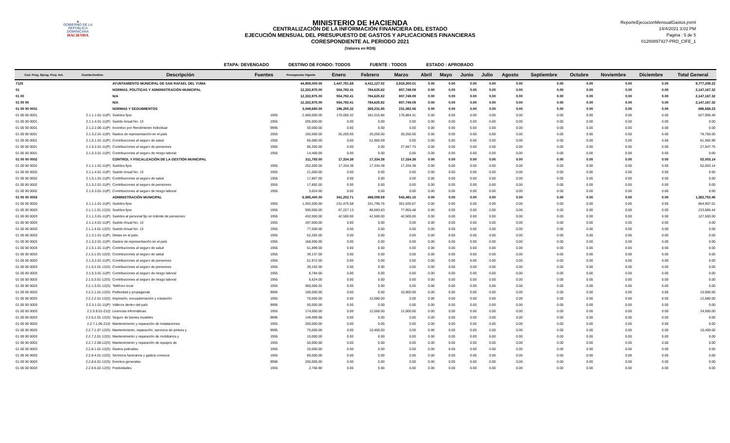▲
GOBIERNO DE LA
REPÚBLICA
DOMINICANA
HACIENDA
MINISTERIO DE HACIENDA
CENTRALIZACIÓN DE LA INFORMACIÓN FINANCIERA DEL ESTADO
EJECUCIÓN MENSUAL DEL PRESUPUESTO DE GASTOS Y APLICACIONES FINANCIERAS
CORESPONDIENTE AL PERIODO 2021
(Valores en RD$)
ReporteEjecucionMensualGastos.jrxml
14/4/2021 3:02 PM
Pagina : 5 de 5
01200897427-PRD_CIFE_1
ETAPA: DEVENGADO DESTINO DE FONDO: TODOS FUENTE : TODOS ESTADO : APROBADO
| Cod. Prog. Sprog. Proy. Act. | Cuenta-Destino | Descripción | Fuentes | Presupuesto Vigente | Enero | Febrero | Marzo | Abril | Mayo | Junio | Julio | Agosto | Septiembre | Octubre | Noviembre | Diciembre | Total General |
| --- | --- | --- | --- | --- | --- | --- | --- | --- | --- | --- | --- | --- | --- | --- | --- | --- | --- |
| 7125 | | AYUNTAMIENTO MUNICIPAL DE SAN RAFAEL DEL YUMA | | 44,859,000.00 | 1,447,781.69 | 4,411,127.52 | 3,918,300.01 | 0.00 | 0.00 | 0.00 | 0.00 | 0.00 | 0.00 | 0.00 | 0.00 | 0.00 | 9,777,209.22 |
| 01 | | NORMAS, POLÍTICAS Y ADMINISTRACIÓN MUNICIPAL | | 12,332,975.00 | 554,792.41 | 784,625.82 | 807,749.09 | 0.00 | 0.00 | 0.00 | 0.00 | 0.00 | 0.00 | 0.00 | 0.00 | 0.00 | 2,147,167.32 |
| 01 00 | | N/A | | 12,332,975.00 | 554,792.41 | 784,625.82 | 807,749.09 | 0.00 | 0.00 | 0.00 | 0.00 | 0.00 | 0.00 | 0.00 | 0.00 | 0.00 | 2,147,167.32 |
| 01 00 00 | | N/A | | 12,332,975.00 | 554,792.41 | 784,625.82 | 807,749.09 | 0.00 | 0.00 | 0.00 | 0.00 | 0.00 | 0.00 | 0.00 | 0.00 | 0.00 | 2,147,167.32 |
| 01 00 00 0001 | | NORMAS Y SEGUIMIENTOS | | 3,049,680.00 | 196,255.32 | 269,231.85 | 231,082.06 | 0.00 | 0.00 | 0.00 | 0.00 | 0.00 | 0.00 | 0.00 | 0.00 | 0.00 | 696,569.23 |
| 01 00 00 0001 | 2.1.1.1.01-11(P) | Sueldos fijos | 1955 | 2,460,000.00 | 170,005.32 | 181,015.86 | 176,884.31 | 0.00 | 0.00 | 0.00 | 0.00 | 0.00 | 0.00 | 0.00 | 0.00 | 0.00 | 527,905.49 |
| 01 00 00 0001 | 2.1.1.4.01-11(P) | Sueldo Anual No. 13 | 1955 | 205,000.00 | 0.00 | 0.00 | 0.00 | 0.00 | 0.00 | 0.00 | 0.00 | 0.00 | 0.00 | 0.00 | 0.00 | 0.00 | 0.00 |
| 01 00 00 0001 | 2.1.2.2.06-11(P) | Incentivo por Rendimiento Individual | 9995 | 50,000.00 | 0.00 | 0.00 | 0.00 | 0.00 | 0.00 | 0.00 | 0.00 | 0.00 | 0.00 | 0.00 | 0.00 | 0.00 | 0.00 |
| 01 00 00 0001 | 2.1.3.2.01-11(P) | Gastos de representación en el país | 1955 | 150,000.00 | 26,250.00 | 26,250.00 | 26,250.00 | 0.00 | 0.00 | 0.00 | 0.00 | 0.00 | 0.00 | 0.00 | 0.00 | 0.00 | 78,750.00 |
| 01 00 00 0001 | 2.1.5.1.01-11(P) | Contribuciones al seguro de salud | 1955 | 85,080.00 | 0.00 | 61,965.99 | 0.00 | 0.00 | 0.00 | 0.00 | 0.00 | 0.00 | 0.00 | 0.00 | 0.00 | 0.00 | 61,965.99 |
| 01 00 00 0001 | 2.1.5.2.01-11(P) | Contribuciones al seguro de pensiones | 1955 | 85,200.00 | 0.00 | 0.00 | 27,947.75 | 0.00 | 0.00 | 0.00 | 0.00 | 0.00 | 0.00 | 0.00 | 0.00 | 0.00 | 27,947.75 |
| 01 00 00 0001 | 2.1.5.3.01-11(P) | Contribuciones al seguro de riesgo laboral | 1955 | 14,400.00 | 0.00 | 0.00 | 0.00 | 0.00 | 0.00 | 0.00 | 0.00 | 0.00 | 0.00 | 0.00 | 0.00 | 0.00 | 0.00 |
| 01 00 00 0002 | | CONTROL Y FISCALIZACIÓN DE LA GESTIÓN MUNICIPAL | | 311,783.00 | 17,334.38 | 17,334.38 | 17,334.38 | 0.00 | 0.00 | 0.00 | 0.00 | 0.00 | 0.00 | 0.00 | 0.00 | 0.00 | 52,003.14 |
| 01 00 00 0002 | 2.1.1.1.01-11(P) | Sueldos fijos | 1955 | 252,000.00 | 17,334.38 | 17,334.38 | 17,334.38 | 0.00 | 0.00 | 0.00 | 0.00 | 0.00 | 0.00 | 0.00 | 0.00 | 0.00 | 52,003.14 |
| 01 00 00 0002 | 2.1.1.4.01-11(P) | Sueldo Anual No. 13 | 1955 | 21,000.00 | 0.00 | 0.00 | 0.00 | 0.00 | 0.00 | 0.00 | 0.00 | 0.00 | 0.00 | 0.00 | 0.00 | 0.00 | 0.00 |
| 01 00 00 0002 | 2.1.5.1.01-11(P) | Contribuciones al seguro de salud | 1955 | 17,867.00 | 0.00 | 0.00 | 0.00 | 0.00 | 0.00 | 0.00 | 0.00 | 0.00 | 0.00 | 0.00 | 0.00 | 0.00 | 0.00 |
| 01 00 00 0002 | 2.1.5.2.01-11(P) | Contribuciones al seguro de pensiones | 1955 | 17,892.00 | 0.00 | 0.00 | 0.00 | 0.00 | 0.00 | 0.00 | 0.00 | 0.00 | 0.00 | 0.00 | 0.00 | 0.00 | 0.00 |
| 01 00 00 0002 | 2.1.5.3.01-11(P) | Contribuciones al seguro de riesgo laboral | 1955 | 3,024.00 | 0.00 | 0.00 | 0.00 | 0.00 | 0.00 | 0.00 | 0.00 | 0.00 | 0.00 | 0.00 | 0.00 | 0.00 | 0.00 |
| 01 00 00 0003 | | ADMINISTRACIÓN MUNICIPAL | | 6,585,400.00 | 341,202.71 | 498,059.59 | 543,491.15 | 0.00 | 0.00 | 0.00 | 0.00 | 0.00 | 0.00 | 0.00 | 0.00 | 0.00 | 1,382,753.45 |
| 01 00 00 0003 | 2.1.1.1.01-11(P) | Sueldos fijos | 1955 | 1,932,000.00 | 231,475.58 | 331,795.76 | 301,635.67 | 0.00 | 0.00 | 0.00 | 0.00 | 0.00 | 0.00 | 0.00 | 0.00 | 0.00 | 864,907.01 |
| 01 00 00 0003 | 2.1.1.1.01-12(S) | Sueldos fijos | 1955 | 930,000.00 | 67,227.13 | 88,683.83 | 77,955.48 | 0.00 | 0.00 | 0.00 | 0.00 | 0.00 | 0.00 | 0.00 | 0.00 | 0.00 | 233,866.44 |
| 01 00 00 0003 | 2.1.1.3.01-11(P) | Sueldos al personal fijo en trámite de pensiones | 1955 | 432,000.00 | 42,500.00 | 42,500.00 | 42,500.00 | 0.00 | 0.00 | 0.00 | 0.00 | 0.00 | 0.00 | 0.00 | 0.00 | 0.00 | 127,500.00 |
| 01 00 00 0003 | 2.1.1.4.01-11(P) | Sueldo Anual No. 13 | 1955 | 197,000.00 | 0.00 | 0.00 | 0.00 | 0.00 | 0.00 | 0.00 | 0.00 | 0.00 | 0.00 | 0.00 | 0.00 | 0.00 | 0.00 |
| 01 00 00 0003 | 2.1.1.4.01-12(S) | Sueldo Anual No. 13 | 1955 | 77,500.00 | 0.00 | 0.00 | 0.00 | 0.00 | 0.00 | 0.00 | 0.00 | 0.00 | 0.00 | 0.00 | 0.00 | 0.00 | 0.00 |
| 01 00 00 0003 | 2.1.3.1.01-11(P) | Dietas en el país | 1955 | 52,292.00 | 0.00 | 0.00 | 0.00 | 0.00 | 0.00 | 0.00 | 0.00 | 0.00 | 0.00 | 0.00 | 0.00 | 0.00 | 0.00 |
| 01 00 00 0003 | 2.1.3.2.01-11(P) | Gastos de representación en el país | 1955 | 168,000.00 | 0.00 | 0.00 | 0.00 | 0.00 | 0.00 | 0.00 | 0.00 | 0.00 | 0.00 | 0.00 | 0.00 | 0.00 | 0.00 |
| 01 00 00 0003 | 2.1.5.1.01-11(P) | Contribuciones al seguro de salud | 1955 | 51,899.00 | 0.00 | 0.00 | 0.00 | 0.00 | 0.00 | 0.00 | 0.00 | 0.00 | 0.00 | 0.00 | 0.00 | 0.00 | 0.00 |
| 01 00 00 0003 | 2.1.5.1.01-12(S) | Contribuciones al seguro de salud | 1955 | 39,137.00 | 0.00 | 0.00 | 0.00 | 0.00 | 0.00 | 0.00 | 0.00 | 0.00 | 0.00 | 0.00 | 0.00 | 0.00 | 0.00 |
| 01 00 00 0003 | 2.1.5.2.01-11(P) | Contribuciones al seguro de pensiones | 1955 | 51,972.00 | 0.00 | 0.00 | 0.00 | 0.00 | 0.00 | 0.00 | 0.00 | 0.00 | 0.00 | 0.00 | 0.00 | 0.00 | 0.00 |
| 01 00 00 0003 | 2.1.5.2.01-12(S) | Contribuciones al seguro de pensiones | 1955 | 39,192.00 | 0.00 | 0.00 | 0.00 | 0.00 | 0.00 | 0.00 | 0.00 | 0.00 | 0.00 | 0.00 | 0.00 | 0.00 | 0.00 |
| 01 00 00 0003 | 2.1.5.3.01-11(P) | Contribuciones al seguro de riesgo laboral | 1955 | 8,784.00 | 0.00 | 0.00 | 0.00 | 0.00 | 0.00 | 0.00 | 0.00 | 0.00 | 0.00 | 0.00 | 0.00 | 0.00 | 0.00 |
| 01 00 00 0003 | 2.1.5.3.01-12(S) | Contribuciones al seguro de riesgo laboral | 1955 | 6,624.00 | 0.00 | 0.00 | 0.00 | 0.00 | 0.00 | 0.00 | 0.00 | 0.00 | 0.00 | 0.00 | 0.00 | 0.00 | 0.00 |
| 01 00 00 0003 | 2.2.1.3.01-12(S) | Teléfono local | 1955 | 360,000.02 | 0.00 | 0.00 | 0.00 | 0.00 | 0.00 | 0.00 | 0.00 | 0.00 | 0.00 | 0.00 | 0.00 | 0.00 | 0.00 |
| 01 00 00 0003 | 2.2.2.1.01-12(S) | Publicidad y propaganda | 9995 | 100,000.00 | 0.00 | 0.00 | 10,900.00 | 0.00 | 0.00 | 0.00 | 0.00 | 0.00 | 0.00 | 0.00 | 0.00 | 0.00 | 10,900.00 |
| 01 00 00 0003 | 2.2.2.2.01-12(S) | Impresión, encuadernación y rotulación | 1955 | 70,000.00 | 0.00 | 12,680.00 | 0.00 | 0.00 | 0.00 | 0.00 | 0.00 | 0.00 | 0.00 | 0.00 | 0.00 | 0.00 | 12,680.00 |
| 01 00 00 0003 | 2.2.3.1.01-11(P) | Viáticos dentro del país | 9995 | 50,000.00 | 0.00 | 0.00 | 0.00 | 0.00 | 0.00 | 0.00 | 0.00 | 0.00 | 0.00 | 0.00 | 0.00 | 0.00 | 0.00 |
| 01 00 00 0003 | 2.2.5.9.01-21(I) | Licencias Informáticas | 1955 | 174,000.00 | 0.00 | 12,000.00 | 12,000.00 | 0.00 | 0.00 | 0.00 | 0.00 | 0.00 | 0.00 | 0.00 | 0.00 | 0.00 | 24,000.00 |
| 01 00 00 0003 | 2.2.6.2.01-12(S) | Seguro de bienes muebles | 9996 | 149,999.98 | 0.00 | 0.00 | 0.00 | 0.00 | 0.00 | 0.00 | 0.00 | 0.00 | 0.00 | 0.00 | 0.00 | 0.00 | 0.00 |
| 01 00 00 0003 | 2.2.7.1.06-21(I) | Mantenimiento y reparación de instalaciones | 1955 | 250,000.00 | 0.00 | 0.00 | 0.00 | 0.00 | 0.00 | 0.00 | 0.00 | 0.00 | 0.00 | 0.00 | 0.00 | 0.00 | 0.00 |
| 01 00 00 0003 | 2.2.7.1.07-12(S) | Mantenimiento, reparación, servicios de pintura y | 9995 | 75,000.00 | 0.00 | 10,400.00 | 0.00 | 0.00 | 0.00 | 0.00 | 0.00 | 0.00 | 0.00 | 0.00 | 0.00 | 0.00 | 10,400.00 |
| 01 00 00 0003 | 2.2.7.2.01-12(S) | Mantenimiento y reparación de mobiliarios y | 1955 | 10,000.00 | 0.00 | 0.00 | 0.00 | 0.00 | 0.00 | 0.00 | 0.00 | 0.00 | 0.00 | 0.00 | 0.00 | 0.00 | 0.00 |
| 01 00 00 0003 | 2.2.7.2.06-12(S) | Mantenimiento y reparación de equipos de | 1955 | 50,000.00 | 0.00 | 0.00 | 0.00 | 0.00 | 0.00 | 0.00 | 0.00 | 0.00 | 0.00 | 0.00 | 0.00 | 0.00 | 0.00 |
| 01 00 00 0003 | 2.2.8.1.01-12(S) | Gastos judiciales | 1955 | 20,000.00 | 0.00 | 0.00 | 0.00 | 0.00 | 0.00 | 0.00 | 0.00 | 0.00 | 0.00 | 0.00 | 0.00 | 0.00 | 0.00 |
| 01 00 00 0003 | 2.2.8.4.01-12(S) | Servicios funerarios y gastos conexos | 1955 | 80,000.00 | 0.00 | 0.00 | 0.00 | 0.00 | 0.00 | 0.00 | 0.00 | 0.00 | 0.00 | 0.00 | 0.00 | 0.00 | 0.00 |
| 01 00 00 0003 | 2.2.8.6.01-12(S) | Eventos generales | 9996 | 200,000.00 | 0.00 | 0.00 | 0.00 | 0.00 | 0.00 | 0.00 | 0.00 | 0.00 | 0.00 | 0.00 | 0.00 | 0.00 | 0.00 |
| 01 00 00 0003 | 2.2.8.6.02-12(S) | Festividades | 1955 | 2,766.90 | 0.00 | 0.00 | 0.00 | 0.00 | 0.00 | 0.00 | 0.00 | 0.00 | 0.00 | 0.00 | 0.00 | 0.00 | 0.00 |